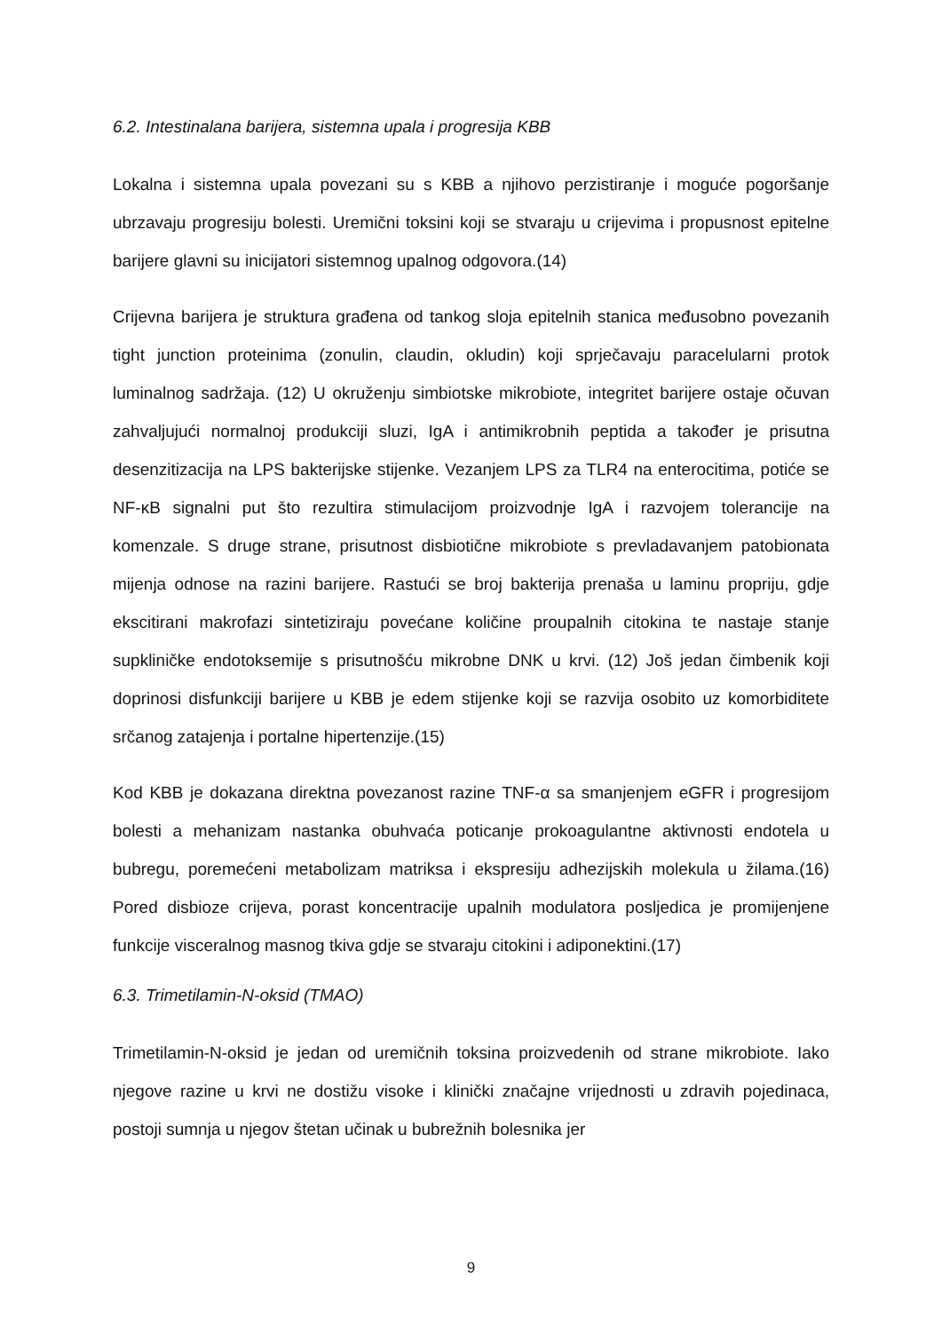6.2. Intestinalana barijera, sistemna upala i progresija KBB
Lokalna i sistemna upala povezani su s KBB a njihovo perzistiranje i moguće pogoršanje ubrzavaju progresiju bolesti. Uremični toksini koji se stvaraju u crijevima i propusnost epitelne barijere glavni su inicijatori sistemnog upalnog odgovora.(14)
Crijevna barijera je struktura građena od tankog sloja epitelnih stanica međusobno povezanih tight junction proteinima (zonulin, claudin, okludin) koji sprječavaju paracelularni protok luminalnog sadržaja. (12) U okruženju simbiotske mikrobiote, integritet barijere ostaje očuvan zahvaljujući normalnoj produkciji sluzi, IgA i antimikrobnih peptida a također je prisutna desenzitizacija na LPS bakterijske stijenke. Vezanjem LPS za TLR4 na enterocitima, potiće se NF-κB signalni put što rezultira stimulacijom proizvodnje IgA i razvojem tolerancije na komenzale. S druge strane, prisutnost disbiotične mikrobiote s prevladavanjem patobionata mijenja odnose na razini barijere. Rastući se broj bakterija prenaša u laminu propriju, gdje ekscitirani makrofazi sintetiziraju povećane količine proupalnih citokina te nastaje stanje supkliničke endotoksemije s prisutnošću mikrobne DNK u krvi. (12) Još jedan čimbenik koji doprinosi disfunkciji barijere u KBB je edem stijenke koji se razvija osobito uz komorbiditete srčanog zatajenja i portalne hipertenzije.(15)
Kod KBB je dokazana direktna povezanost razine TNF-α sa smanjenjem eGFR i progresijom bolesti a mehanizam nastanka obuhvaća poticanje prokoagulantne aktivnosti endotela u bubregu, poremećeni metabolizam matriksa i ekspresiju adhezijskih molekula u žilama.(16) Pored disbioze crijeva, porast koncentracije upalnih modulatora posljedica je promijenjene funkcije visceralnog masnog tkiva gdje se stvaraju citokini i adiponektini.(17)
6.3. Trimetilamin-N-oksid (TMAO)
Trimetilamin-N-oksid je jedan od uremičnih toksina proizvedenih od strane mikrobiote. Iako njegove razine u krvi ne dostižu visoke i klinički značajne vrijednosti u zdravih pojedinaca, postoji sumnja u njegov štetan učinak u bubrežnih bolesnika jer
9